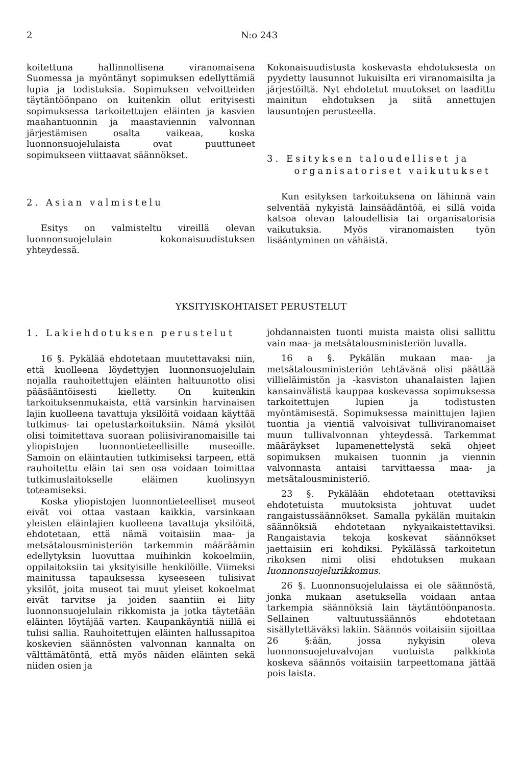2 N:o 243
koitettuna hallinnollisena viranomaisena Suomessa ja myöntänyt sopimuksen edellyttämiä lupia ja todistuksia. Sopimuksen velvoitteiden täytäntöönpano on kuitenkin ollut erityisesti sopimuksessa tarkoitettujen eläinten ja kasvien maahantuonnin ja maastaviennin valvonnan järjestämisen osalta vaikeaa, koska luonnonsuojelulaista ovat puuttuneet sopimukseen viittaavat säännökset.
2. Asian valmistelu
Esitys on valmisteltu vireillä olevan luonnonsuojelulain kokonaisuudistuksen yhteydessä.
Kokonaisuudistusta koskevasta ehdotuksesta on pyydetty lausunnot lukuisilta eri viranomaisilta ja järjestöiltä. Nyt ehdotetut muutokset on laadittu mainitun ehdotuksen ja siitä annettujen lausuntojen perusteella.
3. Esityksen taloudelliset ja
organisatoriset vaikutukset
Kun esityksen tarkoituksena on lähinnä vain selventää nykyistä lainsäädäntöä, ei sillä voida katsoa olevan taloudellisia tai organisatorisia vaikutuksia. Myös viranomaisten työn lisääntyminen on vähäistä.
YKSITYISKOHTAISET PERUSTELUT
1. Lakiehdotuksen perustelut
16 §. Pykälää ehdotetaan muutettavaksi niin, että kuolleena löydettyjen luonnonsuojelulain nojalla rauhoitettujen eläinten haltuunotto olisi pääsääntöisesti kielletty. On kuitenkin tarkoituksenmukaista, että varsinkin harvinaisen lajin kuolleena tavattuja yksilöitä voidaan käyttää tutkimus- tai opetustarkoituksiin. Nämä yksilöt olisi toimitettava suoraan poliisiviranomaisille tai yliopistojen luonnontieteellisille museoille. Samoin on eläintautien tutkimiseksi tarpeen, että rauhoitettu eläin tai sen osa voidaan toimittaa tutkimuslaitokselle eläimen kuolinsyyn toteamiseksi.
Koska yliopistojen luonnontieteelliset museot eivät voi ottaa vastaan kaikkia, varsinkaan yleisten eläinlajien kuolleena tavattuja yksilöitä, ehdotetaan, että nämä voitaisiin maa- ja metsätalousministeriön tarkemmin määräämin edellytyksin luovuttaa muihinkin kokoelmiin, oppilaitoksiin tai yksityisille henkilöille. Viimeksi mainitussa tapauksessa kyseeseen tulisivat yksilöt, joita museot tai muut yleiset kokoelmat eivät tarvitse ja joiden saantiin ei liity luonnonsuojelulain rikkomista ja jotka täytetään eläinten löytäjää varten. Kaupankäyntiä niillä ei tulisi sallia. Rauhoitettujen eläinten hallussapitoa koskevien säännösten valvonnan kannalta on välttämätöntä, että myös näiden eläinten sekä niiden osien ja
johdannaisten tuonti muista maista olisi sallittu vain maa- ja metsätalousministeriön luvalla.
16 a §. Pykälän mukaan maa- ja metsätalousministeriön tehtävänä olisi päättää villieläimistön ja -kasviston uhanalaisten lajien kansainvälistä kauppaa koskevassa sopimuksessa tarkoitettujen lupien ja todistusten myöntämisestä. Sopimuksessa mainittujen lajien tuontia ja vientiä valvoisivat tulliviranomaiset muun tullivalvonnan yhteydessä. Tarkemmat määräykset lupamenettelystä sekä ohjeet sopimuksen mukaisen tuonnin ja viennin valvonnasta antaisi tarvittaessa maa- ja metsätalousministeriö.
23 §. Pykälään ehdotetaan otettaviksi ehdotetuista muutoksista johtuvat uudet rangaistussäännökset. Samalla pykälän muitakin säännöksiä ehdotetaan nykyaikaistettaviksi. Rangaistavia tekoja koskevat säännökset jaettaisiin eri kohdiksi. Pykälässä tarkoitetun rikoksen nimi olisi ehdotuksen mukaan luonnonsuojelurikkomus.
26 §. Luonnonsuojelulaissa ei ole säännöstä, jonka mukaan asetuksella voidaan antaa tarkempia säännöksiä lain täytäntöönpanosta. Sellainen valtuutussäännös ehdotetaan sisällytettäväksi lakiin. Säännös voitaisiin sijoittaa 26 §:ään, jossa nykyisin oleva luonnonsuojeluvalvojan vuotuista palkkiota koskeva säännös voitaisiin tarpeettomana jättää pois laista.